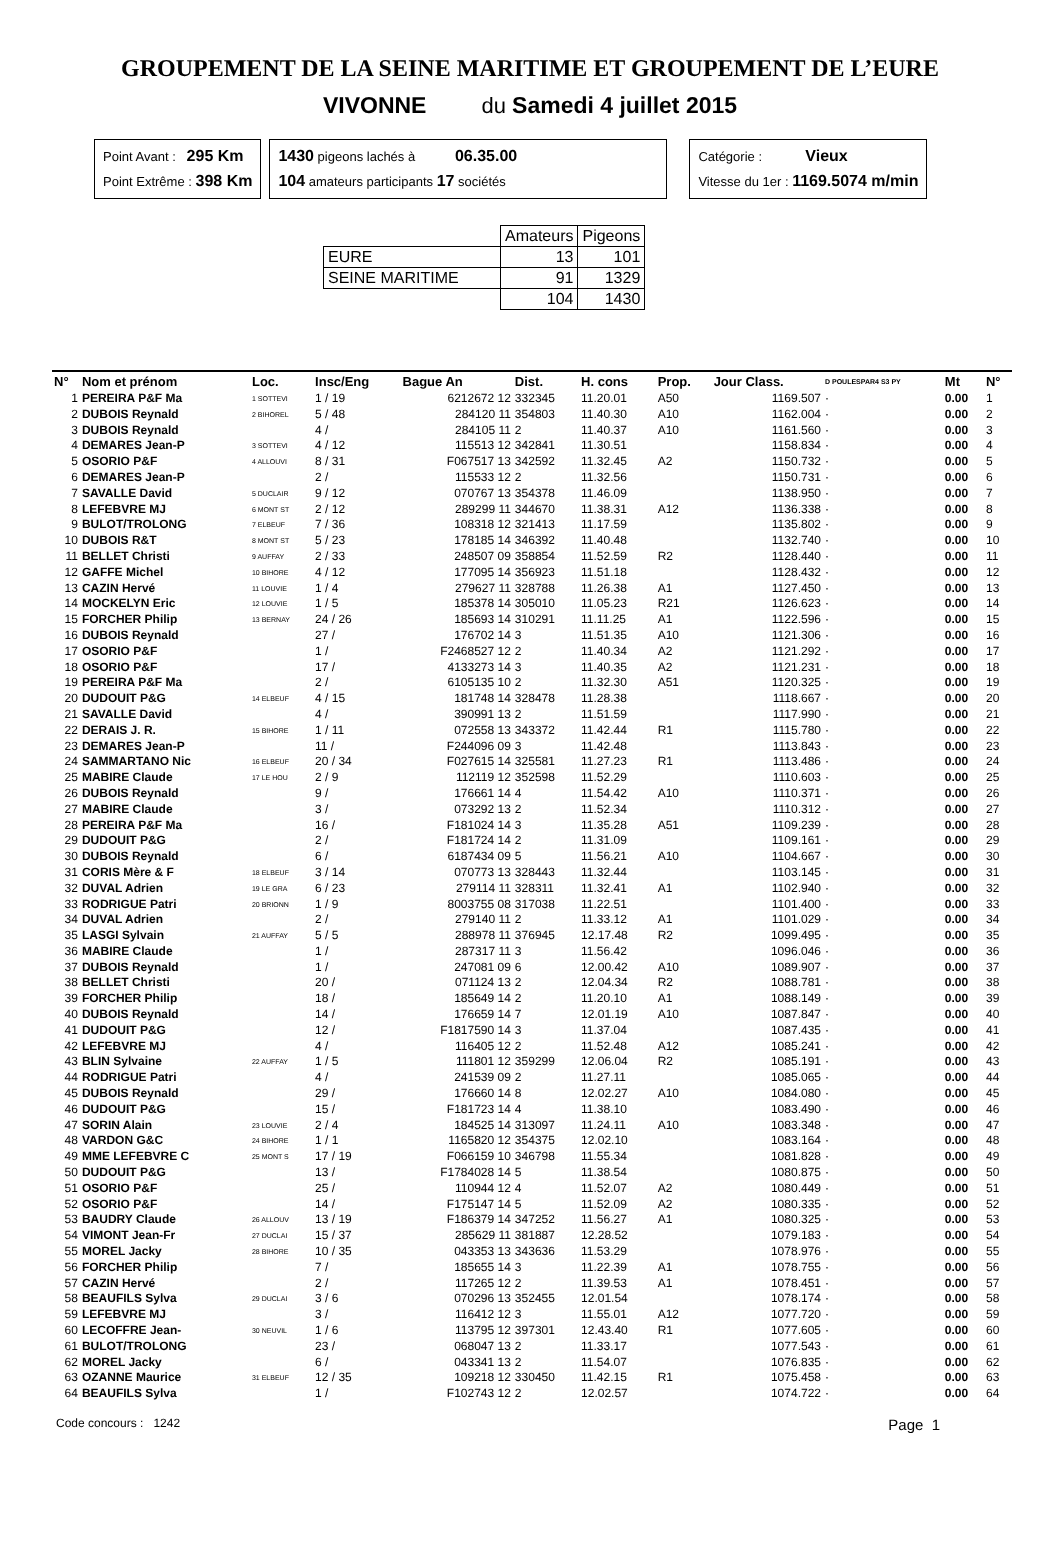GROUPEMENT DE LA SEINE MARITIME ET GROUPEMENT DE L’EURE
VIVONNE du Samedi 4 juillet 2015
Point Avant : 295 Km
Point Extrême : 398 Km
1430 pigeons lachés à 06.35.00
104 amateurs participants 17 sociétés
Catégorie : Vieux
Vitesse du 1er : 1169.5074 m/min
| | Amateurs | Pigeons |
| EURE | 13 | 101 |
| SEINE MARITIME | 91 | 1329 |
| | 104 | 1430 |
| N° | Nom et prénom | Loc. | Insc/Eng | Bague An | Dist. | H. cons | Prop. | Jour Class. | D POULESPAR4 S3 PY | Mt | N° |
| --- | --- | --- | --- | --- | --- | --- | --- | --- | --- | --- | --- |
| 1 | PEREIRA P&F Ma | 1 SOTTEVI | 1 / 19 | 6212672 12 | 332345 | 11.20.01 | A50 | 1169.507 | · | 0.00 | 1 |
| 2 | DUBOIS Reynald | 2 BIHOREL | 5 / 48 | 284120 11 | 354803 | 11.40.30 | A10 | 1162.004 | · | 0.00 | 2 |
| 3 | DUBOIS Reynald | | 4 / | 284105 11 | 2 | 11.40.37 | A10 | 1161.560 | · | 0.00 | 3 |
| 4 | DEMARES Jean-P | 3 SOTTEVI | 4 / 12 | 115513 12 | 342841 | 11.30.51 | | 1158.834 | · | 0.00 | 4 |
| 5 | OSORIO P&F | 4 ALLOUVI | 8 / 31 | F067517 13 | 342592 | 11.32.45 | A2 | 1150.732 | · | 0.00 | 5 |
| 6 | DEMARES Jean-P | | 2 / | 115533 12 | 2 | 11.32.56 | | 1150.731 | · | 0.00 | 6 |
| 7 | SAVALLE David | 5 DUCLAIR | 9 / 12 | 070767 13 | 354378 | 11.46.09 | | 1138.950 | · | 0.00 | 7 |
| 8 | LEFEBVRE MJ | 6 MONT ST | 2 / 12 | 289299 11 | 344670 | 11.38.31 | A12 | 1136.338 | · | 0.00 | 8 |
| 9 | BULOT/TROLONG | 7 ELBEUF | 7 / 36 | 108318 12 | 321413 | 11.17.59 | | 1135.802 | · | 0.00 | 9 |
| 10 | DUBOIS R&T | 8 MONT ST | 5 / 23 | 178185 14 | 346392 | 11.40.48 | | 1132.740 | · | 0.00 | 10 |
| 11 | BELLET Christi | 9 AUFFAY | 2 / 33 | 248507 09 | 358854 | 11.52.59 | R2 | 1128.440 | · | 0.00 | 11 |
| 12 | GAFFE Michel | 10 BIHORE | 4 / 12 | 177095 14 | 356923 | 11.51.18 | | 1128.432 | · | 0.00 | 12 |
| 13 | CAZIN Hervé | 11 LOUVIE | 1 / 4 | 279627 11 | 328788 | 11.26.38 | A1 | 1127.450 | · | 0.00 | 13 |
| 14 | MOCKELYN Eric | 12 LOUVIE | 1 / 5 | 185378 14 | 305010 | 11.05.23 | R21 | 1126.623 | · | 0.00 | 14 |
| 15 | FORCHER Philip | 13 BERNAY | 24 / 26 | 185693 14 | 310291 | 11.11.25 | A1 | 1122.596 | · | 0.00 | 15 |
| 16 | DUBOIS Reynald | | 27 / | 176702 14 | 3 | 11.51.35 | A10 | 1121.306 | · | 0.00 | 16 |
| 17 | OSORIO P&F | | 1 / | F2468527 12 | 2 | 11.40.34 | A2 | 1121.292 | · | 0.00 | 17 |
| 18 | OSORIO P&F | | 17 / | 4133273 14 | 3 | 11.40.35 | A2 | 1121.231 | · | 0.00 | 18 |
| 19 | PEREIRA P&F Ma | | 2 / | 6105135 10 | 2 | 11.32.30 | A51 | 1120.325 | · | 0.00 | 19 |
| 20 | DUDOUIT P&G | 14 ELBEUF | 4 / 15 | 181748 14 | 328478 | 11.28.38 | | 1118.667 | · | 0.00 | 20 |
| 21 | SAVALLE David | | 4 / | 390991 13 | 2 | 11.51.59 | | 1117.990 | · | 0.00 | 21 |
| 22 | DERAIS J. R. | 15 BIHORE | 1 / 11 | 072558 13 | 343372 | 11.42.44 | R1 | 1115.780 | · | 0.00 | 22 |
| 23 | DEMARES Jean-P | | 11 / | F244096 09 | 3 | 11.42.48 | | 1113.843 | · | 0.00 | 23 |
| 24 | SAMMARTANO Nic | 16 ELBEUF | 20 / 34 | F027615 14 | 325581 | 11.27.23 | R1 | 1113.486 | · | 0.00 | 24 |
| 25 | MABIRE Claude | 17 LE HOU | 2 / 9 | 112119 12 | 352598 | 11.52.29 | | 1110.603 | · | 0.00 | 25 |
| 26 | DUBOIS Reynald | | 9 / | 176661 14 | 4 | 11.54.42 | A10 | 1110.371 | · | 0.00 | 26 |
| 27 | MABIRE Claude | | 3 / | 073292 13 | 2 | 11.52.34 | | 1110.312 | · | 0.00 | 27 |
| 28 | PEREIRA P&F Ma | | 16 / | F181024 14 | 3 | 11.35.28 | A51 | 1109.239 | · | 0.00 | 28 |
| 29 | DUDOUIT P&G | | 2 / | F181724 14 | 2 | 11.31.09 | | 1109.161 | · | 0.00 | 29 |
| 30 | DUBOIS Reynald | | 6 / | 6187434 09 | 5 | 11.56.21 | A10 | 1104.667 | · | 0.00 | 30 |
| 31 | CORIS Mère & F | 18 ELBEUF | 3 / 14 | 070773 13 | 328443 | 11.32.44 | | 1103.145 | · | 0.00 | 31 |
| 32 | DUVAL Adrien | 19 LE GRA | 6 / 23 | 279114 11 | 328311 | 11.32.41 | A1 | 1102.940 | · | 0.00 | 32 |
| 33 | RODRIGUE Patri | 20 BRIONN | 1 / 9 | 8003755 08 | 317038 | 11.22.51 | | 1101.400 | · | 0.00 | 33 |
| 34 | DUVAL Adrien | | 2 / | 279140 11 | 2 | 11.33.12 | A1 | 1101.029 | · | 0.00 | 34 |
| 35 | LASGI Sylvain | 21 AUFFAY | 5 / 5 | 288978 11 | 376945 | 12.17.48 | R2 | 1099.495 | · | 0.00 | 35 |
| 36 | MABIRE Claude | | 1 / | 287317 11 | 3 | 11.56.42 | | 1096.046 | · | 0.00 | 36 |
| 37 | DUBOIS Reynald | | 1 / | 247081 09 | 6 | 12.00.42 | A10 | 1089.907 | · | 0.00 | 37 |
| 38 | BELLET Christi | | 20 / | 071124 13 | 2 | 12.04.34 | R2 | 1088.781 | · | 0.00 | 38 |
| 39 | FORCHER Philip | | 18 / | 185649 14 | 2 | 11.20.10 | A1 | 1088.149 | · | 0.00 | 39 |
| 40 | DUBOIS Reynald | | 14 / | 176659 14 | 7 | 12.01.19 | A10 | 1087.847 | · | 0.00 | 40 |
| 41 | DUDOUIT P&G | | 12 / | F1817590 14 | 3 | 11.37.04 | | 1087.435 | · | 0.00 | 41 |
| 42 | LEFEBVRE MJ | | 4 / | 116405 12 | 2 | 11.52.48 | A12 | 1085.241 | · | 0.00 | 42 |
| 43 | BLIN Sylvaine | 22 AUFFAY | 1 / 5 | 111801 12 | 359299 | 12.06.04 | R2 | 1085.191 | · | 0.00 | 43 |
| 44 | RODRIGUE Patri | | 4 / | 241539 09 | 2 | 11.27.11 | | 1085.065 | · | 0.00 | 44 |
| 45 | DUBOIS Reynald | | 29 / | 176660 14 | 8 | 12.02.27 | A10 | 1084.080 | · | 0.00 | 45 |
| 46 | DUDOUIT P&G | | 15 / | F181723 14 | 4 | 11.38.10 | | 1083.490 | · | 0.00 | 46 |
| 47 | SORIN Alain | 23 LOUVIE | 2 / 4 | 184525 14 | 313097 | 11.24.11 | A10 | 1083.348 | · | 0.00 | 47 |
| 48 | VARDON G&C | 24 BIHORE | 1 / 1 | 1165820 12 | 354375 | 12.02.10 | | 1083.164 | · | 0.00 | 48 |
| 49 | MME LEFEBVRE C | 25 MONT S | 17 / 19 | F066159 10 | 346798 | 11.55.34 | | 1081.828 | · | 0.00 | 49 |
| 50 | DUDOUIT P&G | | 13 / | F1784028 14 | 5 | 11.38.54 | | 1080.875 | · | 0.00 | 50 |
| 51 | OSORIO P&F | | 25 / | 110944 12 | 4 | 11.52.07 | A2 | 1080.449 | · | 0.00 | 51 |
| 52 | OSORIO P&F | | 14 / | F175147 14 | 5 | 11.52.09 | A2 | 1080.335 | · | 0.00 | 52 |
| 53 | BAUDRY Claude | 26 ALLOUV | 13 / 19 | F186379 14 | 347252 | 11.56.27 | A1 | 1080.325 | · | 0.00 | 53 |
| 54 | VIMONT Jean-Fr | 27 DUCLAI | 15 / 37 | 285629 11 | 381887 | 12.28.52 | | 1079.183 | · | 0.00 | 54 |
| 55 | MOREL Jacky | 28 BIHORE | 10 / 35 | 043353 13 | 343636 | 11.53.29 | | 1078.976 | · | 0.00 | 55 |
| 56 | FORCHER Philip | | 7 / | 185655 14 | 3 | 11.22.39 | A1 | 1078.755 | · | 0.00 | 56 |
| 57 | CAZIN Hervé | | 2 / | 117265 12 | 2 | 11.39.53 | A1 | 1078.451 | · | 0.00 | 57 |
| 58 | BEAUFILS Sylva | 29 DUCLAI | 3 / 6 | 070296 13 | 352455 | 12.01.54 | | 1078.174 | · | 0.00 | 58 |
| 59 | LEFEBVRE MJ | | 3 / | 116412 12 | 3 | 11.55.01 | A12 | 1077.720 | · | 0.00 | 59 |
| 60 | LECOFFRE Jean- | 30 NEUVIL | 1 / 6 | 113795 12 | 397301 | 12.43.40 | R1 | 1077.605 | · | 0.00 | 60 |
| 61 | BULOT/TROLONG | | 23 / | 068047 13 | 2 | 11.33.17 | | 1077.543 | · | 0.00 | 61 |
| 62 | MOREL Jacky | | 6 / | 043341 13 | 2 | 11.54.07 | | 1076.835 | · | 0.00 | 62 |
| 63 | OZANNE Maurice | 31 ELBEUF | 12 / 35 | 109218 12 | 330450 | 11.42.15 | R1 | 1075.458 | · | 0.00 | 63 |
| 64 | BEAUFILS Sylva | | 1 / | F102743 12 | 2 | 12.02.57 | | 1074.722 | · | 0.00 | 64 |
Code concours : 1242 Page 1